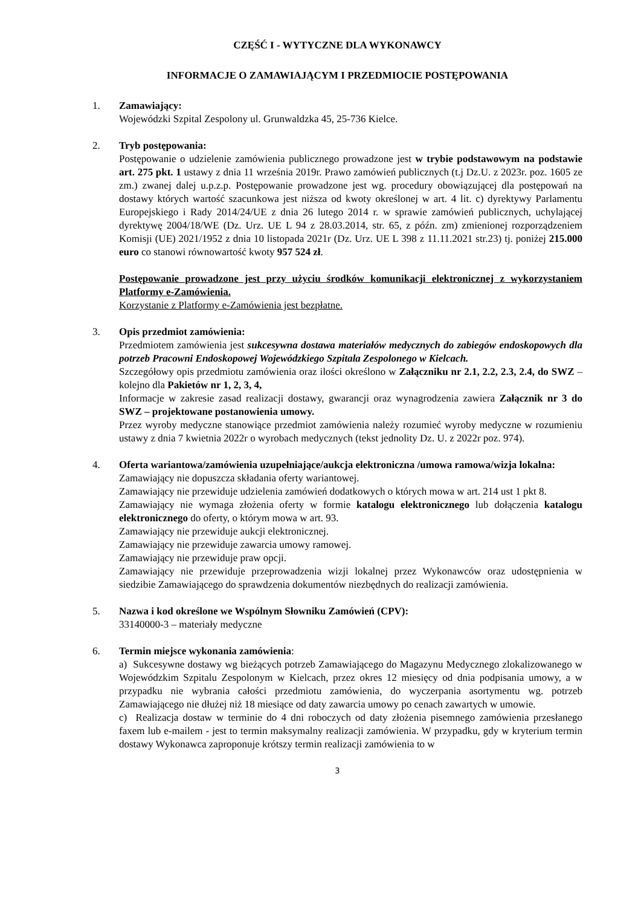CZĘŚĆ I - WYTYCZNE DLA WYKONAWCY
INFORMACJE O ZAMAWIAJĄCYM I PRZEDMIOCIE POSTĘPOWANIA
1. Zamawiający:
Wojewódzki Szpital Zespolony ul. Grunwaldzka 45, 25-736 Kielce.
2. Tryb postępowania:
Postępowanie o udzielenie zamówienia publicznego prowadzone jest w trybie podstawowym na podstawie art. 275 pkt. 1 ustawy z dnia 11 września 2019r. Prawo zamówień publicznych (t.j Dz.U. z 2023r. poz. 1605 ze zm.) zwanej dalej u.p.z.p. Postępowanie prowadzone jest wg. procedury obowiązującej dla postępowań na dostawy których wartość szacunkowa jest niższa od kwoty określonej w art. 4 lit. c) dyrektywy Parlamentu Europejskiego i Rady 2014/24/UE z dnia 26 lutego 2014 r. w sprawie zamówień publicznych, uchylającej dyrektywę 2004/18/WE (Dz. Urz. UE L 94 z 28.03.2014, str. 65, z późn. zm) zmienionej rozporządzeniem Komisji (UE) 2021/1952 z dnia 10 listopada 2021r (Dz. Urz. UE L 398 z 11.11.2021 str.23) tj. poniżej 215.000 euro co stanowi równowartość kwoty 957 524 zł.
Postępowanie prowadzone jest przy użyciu środków komunikacji elektronicznej z wykorzystaniem Platformy e-Zamówienia.
Korzystanie z Platformy e-Zamówienia jest bezpłatne.
3. Opis przedmiot zamówienia:
Przedmiotem zamówienia jest sukcesywna dostawa materiałów medycznych do zabiegów endoskopowych dla potrzeb Pracowni Endoskopowej Wojewódzkiego Szpitala Zespolonego w Kielcach.
Szczegółowy opis przedmiotu zamówienia oraz ilości określono w Załączniku nr 2.1, 2.2, 2.3, 2.4, do SWZ – kolejno dla Pakietów nr 1, 2, 3, 4,
Informacje w zakresie zasad realizacji dostawy, gwarancji oraz wynagrodzenia zawiera Załącznik nr 3 do SWZ – projektowane postanowienia umowy.
Przez wyroby medyczne stanowiące przedmiot zamówienia należy rozumieć wyroby medyczne w rozumieniu ustawy z dnia 7 kwietnia 2022r o wyrobach medycznych (tekst jednolity Dz. U. z 2022r poz. 974).
4. Oferta wariantowa/zamówienia uzupełniające/aukcja elektroniczna /umowa ramowa/wizja lokalna:
Zamawiający nie dopuszcza składania oferty wariantowej.
Zamawiający nie przewiduje udzielenia zamówień dodatkowych o których mowa w art. 214 ust 1 pkt 8.
Zamawiający nie wymaga złożenia oferty w formie katalogu elektronicznego lub dołączenia katalogu elektronicznego do oferty, o którym mowa w art. 93.
Zamawiający nie przewiduje aukcji elektronicznej.
Zamawiający nie przewiduje zawarcia umowy ramowej.
Zamawiający nie przewiduje praw opcji.
Zamawiający nie przewiduje przeprowadzenia wizji lokalnej przez Wykonawców oraz udostępnienia w siedzibie Zamawiającego do sprawdzenia dokumentów niezbędnych do realizacji zamówienia.
5. Nazwa i kod określone we Wspólnym Słowniku Zamówień (CPV):
33140000-3 – materiały medyczne
6. Termin miejsce wykonania zamówienia:
a) Sukcesywne dostawy wg bieżących potrzeb Zamawiającego do Magazynu Medycznego zlokalizowanego w Wojewódzkim Szpitalu Zespolonym w Kielcach, przez okres 12 miesięcy od dnia podpisania umowy, a w przypadku nie wybrania całości przedmiotu zamówienia, do wyczerpania asortymentu wg. potrzeb Zamawiającego nie dłużej niż 18 miesiące od daty zawarcia umowy po cenach zawartych w umowie.
c) Realizacja dostaw w terminie do 4 dni roboczych od daty złożenia pisemnego zamówienia przesłanego faxem lub e-mailem - jest to termin maksymalny realizacji zamówienia. W przypadku, gdy w kryterium termin dostawy Wykonawca zaproponuje krótszy termin realizacji zamówienia to w
3